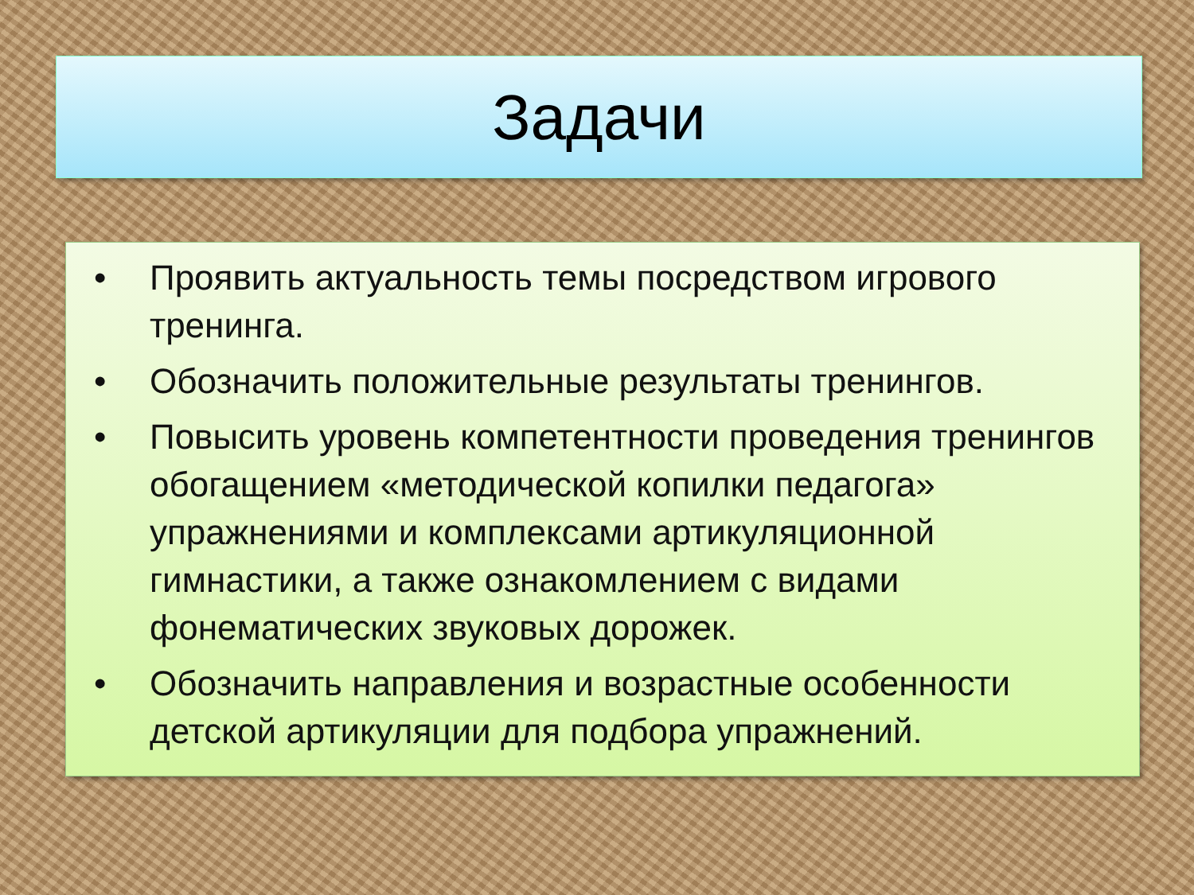Задачи
• Проявить актуальность темы посредством игрового тренинга.
• Обозначить положительные результаты тренингов.
• Повысить уровень компетентности проведения тренингов обогащением «методической копилки педагога» упражнениями и комплексами артикуляционной гимнастики, а также ознакомлением с видами фонематических звуковых дорожек.
• Обозначить направления и возрастные особенности детской артикуляции для подбора упражнений.